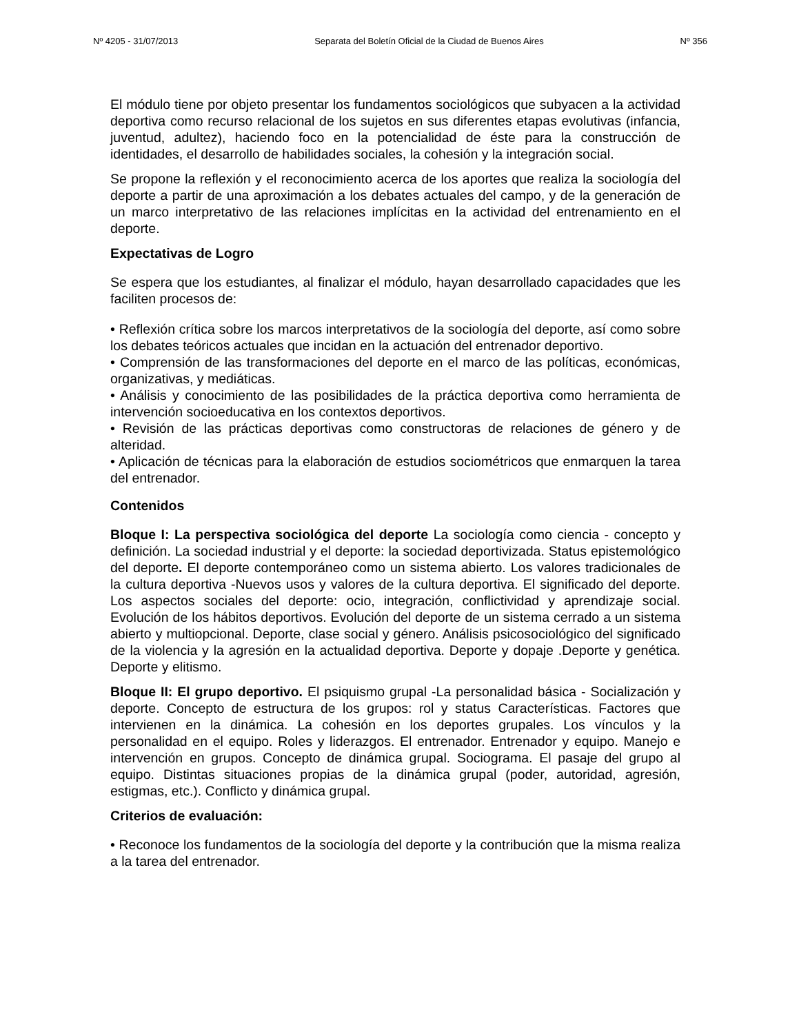Nº 4205 - 31/07/2013 Separata del Boletín Oficial de la Ciudad de Buenos Aires Nº 356
El módulo tiene por objeto presentar los fundamentos sociológicos que subyacen a la actividad deportiva como recurso relacional de los sujetos en sus diferentes etapas evolutivas (infancia, juventud, adultez), haciendo foco en la potencialidad de éste para la construcción de identidades, el desarrollo de habilidades sociales, la cohesión y la integración social.
Se propone la reflexión y el reconocimiento acerca de los aportes que realiza la sociología del deporte a partir de una aproximación a los debates actuales del campo, y de la generación de un marco interpretativo de las relaciones implícitas en la actividad del entrenamiento en el deporte.
Expectativas de Logro
Se espera que los estudiantes, al finalizar el módulo, hayan desarrollado capacidades que les faciliten procesos de:
• Reflexión crítica sobre los marcos interpretativos de la sociología del deporte, así como sobre los debates teóricos actuales que incidan en la actuación del entrenador deportivo.
• Comprensión de las transformaciones del deporte en el marco de las políticas, económicas, organizativas, y mediáticas.
• Análisis y conocimiento de las posibilidades de la práctica deportiva como herramienta de intervención socioeducativa en los contextos deportivos.
• Revisión de las prácticas deportivas como constructoras de relaciones de género y de alteridad.
• Aplicación de técnicas para la elaboración de estudios sociométricos que enmarquen la tarea del entrenador.
Contenidos
Bloque I: La perspectiva sociológica del deporte La sociología como ciencia - concepto y definición. La sociedad industrial y el deporte: la sociedad deportivizada. Status epistemológico del deporte. El deporte contemporáneo como un sistema abierto. Los valores tradicionales de la cultura deportiva -Nuevos usos y valores de la cultura deportiva. El significado del deporte. Los aspectos sociales del deporte: ocio, integración, conflictividad y aprendizaje social. Evolución de los hábitos deportivos. Evolución del deporte de un sistema cerrado a un sistema abierto y multiopcional. Deporte, clase social y género. Análisis psicosociológico del significado de la violencia y la agresión en la actualidad deportiva. Deporte y dopaje .Deporte y genética. Deporte y elitismo.
Bloque II: El grupo deportivo. El psiquismo grupal -La personalidad básica - Socialización y deporte. Concepto de estructura de los grupos: rol y status Características. Factores que intervienen en la dinámica. La cohesión en los deportes grupales. Los vínculos y la personalidad en el equipo. Roles y liderazgos. El entrenador. Entrenador y equipo. Manejo e intervención en grupos. Concepto de dinámica grupal. Sociograma. El pasaje del grupo al equipo. Distintas situaciones propias de la dinámica grupal (poder, autoridad, agresión, estigmas, etc.). Conflicto y dinámica grupal.
Criterios de evaluación:
• Reconoce los fundamentos de la sociología del deporte y la contribución que la misma realiza a la tarea del entrenador.